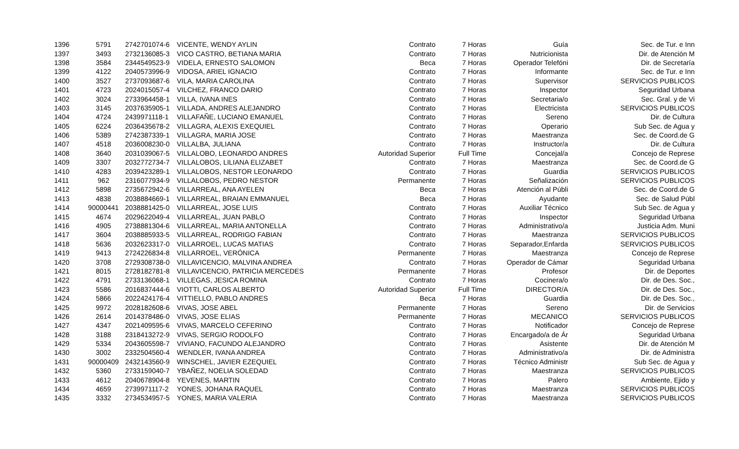| 1396 | 5791 | 2742701074-6 | VICENTE, WENDY AYLIN | Contrato | 7 Horas | Guía | Sec. de Tur. e Inn |
| 1397 | 3493 | 2732136085-3 | VICO CASTRO, BETIANA MARIA | Contrato | 7 Horas | Nutricionista | Dir. de Atención M |
| 1398 | 3584 | 2344549523-9 | VIDELA, ERNESTO SALOMON | Beca | 7 Horas | Operador Telefóni | Dir. de Secretaría |
| 1399 | 4122 | 2040573996-9 | VIDOSA, ARIEL IGNACIO | Contrato | 7 Horas | Informante | Sec. de Tur. e Inn |
| 1400 | 3527 | 2737093687-6 | VILA, MARIA CAROLINA | Contrato | 7 Horas | Supervisor | SERVICIOS PUBLICOS |
| 1401 | 4723 | 2024015057-4 | VILCHEZ, FRANCO DARIO | Contrato | 7 Horas | Inspector | Seguridad Urbana |
| 1402 | 3024 | 2733964458-1 | VILLA, IVANA INES | Contrato | 7 Horas | Secretaria/o | Sec. Gral. y de Vi |
| 1403 | 3145 | 2037635905-1 | VILLADA, ANDRES ALEJANDRO | Contrato | 7 Horas | Electricista | SERVICIOS PUBLICOS |
| 1404 | 4724 | 2439971118-1 | VILLAFAÑE, LUCIANO EMANUEL | Contrato | 7 Horas | Sereno | Dir. de Cultura |
| 1405 | 6224 | 2036435678-2 | VILLAGRA, ALEXIS EXEQUIEL | Contrato | 7 Horas | Operario | Sub Sec. de Agua y |
| 1406 | 5389 | 2742387339-1 | VILLAGRA, MARIA JOSE | Contrato | 7 Horas | Maestranza | Sec. de Coord.de G |
| 1407 | 4518 | 2036008230-0 | VILLALBA, JULIANA | Contrato | 7 Horas | Instructor/a | Dir. de Cultura |
| 1408 | 3640 | 2031039067-5 | VILLALOBO, LEONARDO ANDRES | Autoridad Superior | Full Time | Concejal/a | Concejo de Represe |
| 1409 | 3307 | 2032772734-7 | VILLALOBOS, LILIANA ELIZABET | Contrato | 7 Horas | Maestranza | Sec. de Coord.de G |
| 1410 | 4283 | 2039423289-1 | VILLALOBOS, NESTOR LEONARDO | Contrato | 7 Horas | Guardia | SERVICIOS PUBLICOS |
| 1411 | 962 | 2316077934-9 | VILLALOBOS, PEDRO NESTOR | Permanente | 7 Horas | Señalización | SERVICIOS PUBLICOS |
| 1412 | 5898 | 2735672942-6 | VILLARREAL, ANA AYELEN | Beca | 7 Horas | Atención al Públi | Sec. de Coord.de G |
| 1413 | 4838 | 2038884669-1 | VILLARREAL, BRAIAN EMMANUEL | Beca | 7 Horas | Ayudante | Sec. de Salud Públ |
| 1414 | 90000441 | 2038881425-0 | VILLARREAL, JOSE LUIS | Contrato | 7 Horas | Auxiliar Técnico | Sub Sec. de Agua y |
| 1415 | 4674 | 2029622049-4 | VILLARREAL, JUAN PABLO | Contrato | 7 Horas | Inspector | Seguridad Urbana |
| 1416 | 4905 | 2738881304-6 | VILLARREAL, MARIA ANTONELLA | Contrato | 7 Horas | Administrativo/a | Justicia Adm. Muni |
| 1417 | 3604 | 2038885933-5 | VILLARREAL, RODRIGO FABIAN | Contrato | 7 Horas | Maestranza | SERVICIOS PUBLICOS |
| 1418 | 5636 | 2032623317-0 | VILLARROEL, LUCAS MATIAS | Contrato | 7 Horas | Separador,Enfarda | SERVICIOS PUBLICOS |
| 1419 | 9413 | 2724226834-8 | VILLARROEL, VERÓNICA | Permanente | 7 Horas | Maestranza | Concejo de Represe |
| 1420 | 3708 | 2729308738-0 | VILLAVICENCIO, MALVINA ANDREA | Contrato | 7 Horas | Operador de Cámar | Seguridad Urbana |
| 1421 | 8015 | 2728182781-8 | VILLAVICENCIO, PATRICIA MERCEDES | Permanente | 7 Horas | Profesor | Dir. de Deportes |
| 1422 | 4791 | 2733136068-1 | VILLEGAS, JESICA ROMINA | Contrato | 7 Horas | Cocinera/o | Dir. de Des. Soc., |
| 1423 | 5586 | 2016837444-6 | VIOTTI, CARLOS ALBERTO | Autoridad Superior | Full Time | DIRECTOR/A | Dir. de Des. Soc., |
| 1424 | 5866 | 2022424176-4 | VITTIELLO, PABLO ANDRES | Beca | 7 Horas | Guardia | Dir. de Des. Soc., |
| 1425 | 9972 | 2028182608-6 | VIVAS, JOSE ABEL | Permanente | 7 Horas | Sereno | Dir. de Servicios |
| 1426 | 2614 | 2014378486-0 | VIVAS, JOSE ELIAS | Permanente | 7 Horas | MECANICO | SERVICIOS PUBLICOS |
| 1427 | 4347 | 2021409595-6 | VIVAS, MARCELO CEFERINO | Contrato | 7 Horas | Notificador | Concejo de Represe |
| 1428 | 3188 | 2318413272-9 | VIVAS, SERGIO RODOLFO | Contrato | 7 Horas | Encargado/a de Ár | Seguridad Urbana |
| 1429 | 5334 | 2043605598-7 | VIVIANO, FACUNDO ALEJANDRO | Contrato | 7 Horas | Asistente | Dir. de Atención M |
| 1430 | 3002 | 2332504560-4 | WENDLER, IVANA ANDREA | Contrato | 7 Horas | Administrativo/a | Dir. de Administra |
| 1431 | 90000409 | 2432143560-9 | WINSCHEL, JAVIER EZEQUIEL | Contrato | 7 Horas | Técnico Administr | Sub Sec. de Agua y |
| 1432 | 5360 | 2733159040-7 | YBAÑEZ, NOELIA SOLEDAD | Contrato | 7 Horas | Maestranza | SERVICIOS PUBLICOS |
| 1433 | 4612 | 2040678904-8 | YEVENES, MARTIN | Contrato | 7 Horas | Palero | Ambiente, Ejido y |
| 1434 | 4659 | 2739971117-2 | YONES, JOHANA RAQUEL | Contrato | 7 Horas | Maestranza | SERVICIOS PUBLICOS |
| 1435 | 3332 | 2734534957-5 | YONES, MARIA VALERIA | Contrato | 7 Horas | Maestranza | SERVICIOS PUBLICOS |